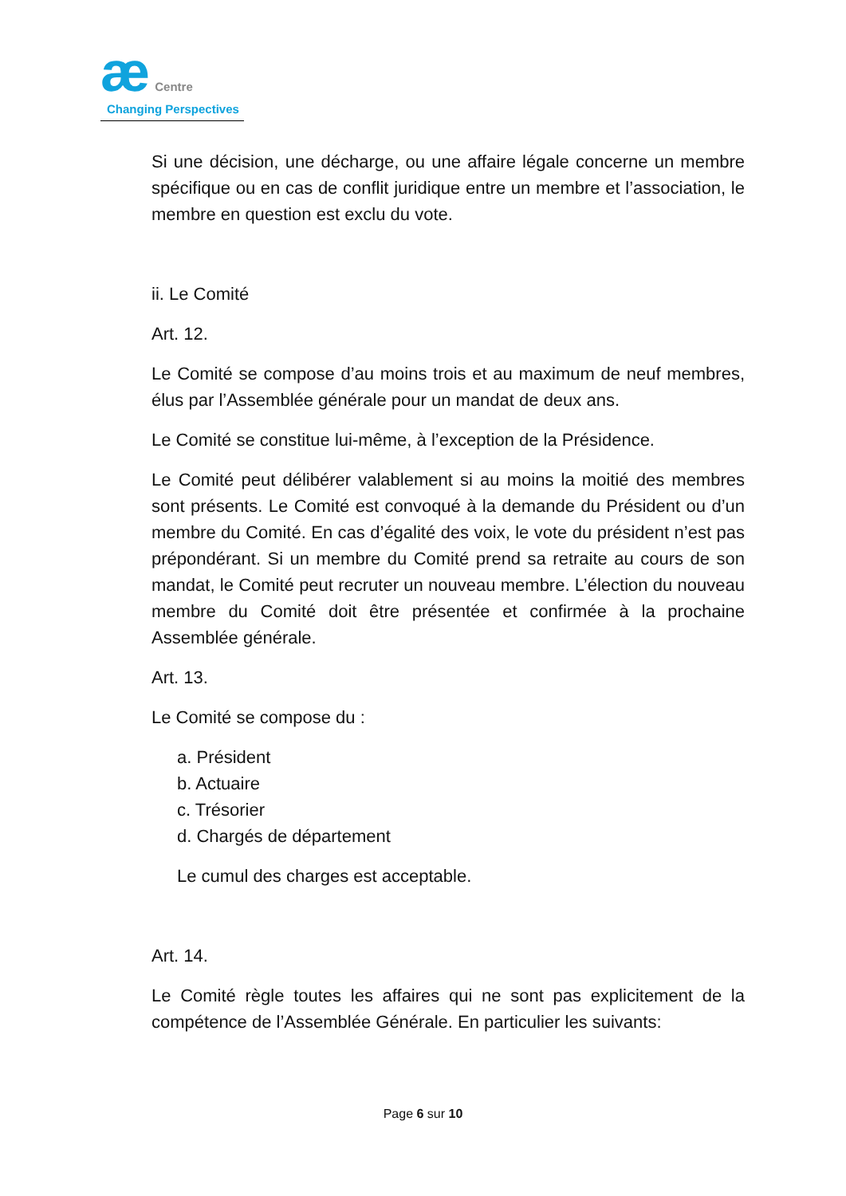æ Centre
Changing Perspectives
Si une décision, une décharge, ou une affaire légale concerne un membre spécifique ou en cas de conflit juridique entre un membre et l’association, le membre en question est exclu du vote.
ii. Le Comité
Art. 12.
Le Comité se compose d’au moins trois et au maximum de neuf membres, élus par l’Assemblée générale pour un mandat de deux ans.
Le Comité se constitue lui-même, à l’exception de la Présidence.
Le Comité peut délibérer valablement si au moins la moitié des membres sont présents. Le Comité est convoqué à la demande du Président ou d’un membre du Comité. En cas d’égalité des voix, le vote du président n’est pas prépondérant. Si un membre du Comité prend sa retraite au cours de son mandat, le Comité peut recruter un nouveau membre. L’élection du nouveau membre du Comité doit être présentée et confirmée à la prochaine Assemblée générale.
Art. 13.
Le Comité se compose du :
a. Président
b. Actuaire
c. Trésorier
d. Chargés de département
Le cumul des charges est acceptable.
Art. 14.
Le Comité règle toutes les affaires qui ne sont pas explicitement de la compétence de l’Assemblée Générale. En particulier les suivants:
Page 6 sur 10